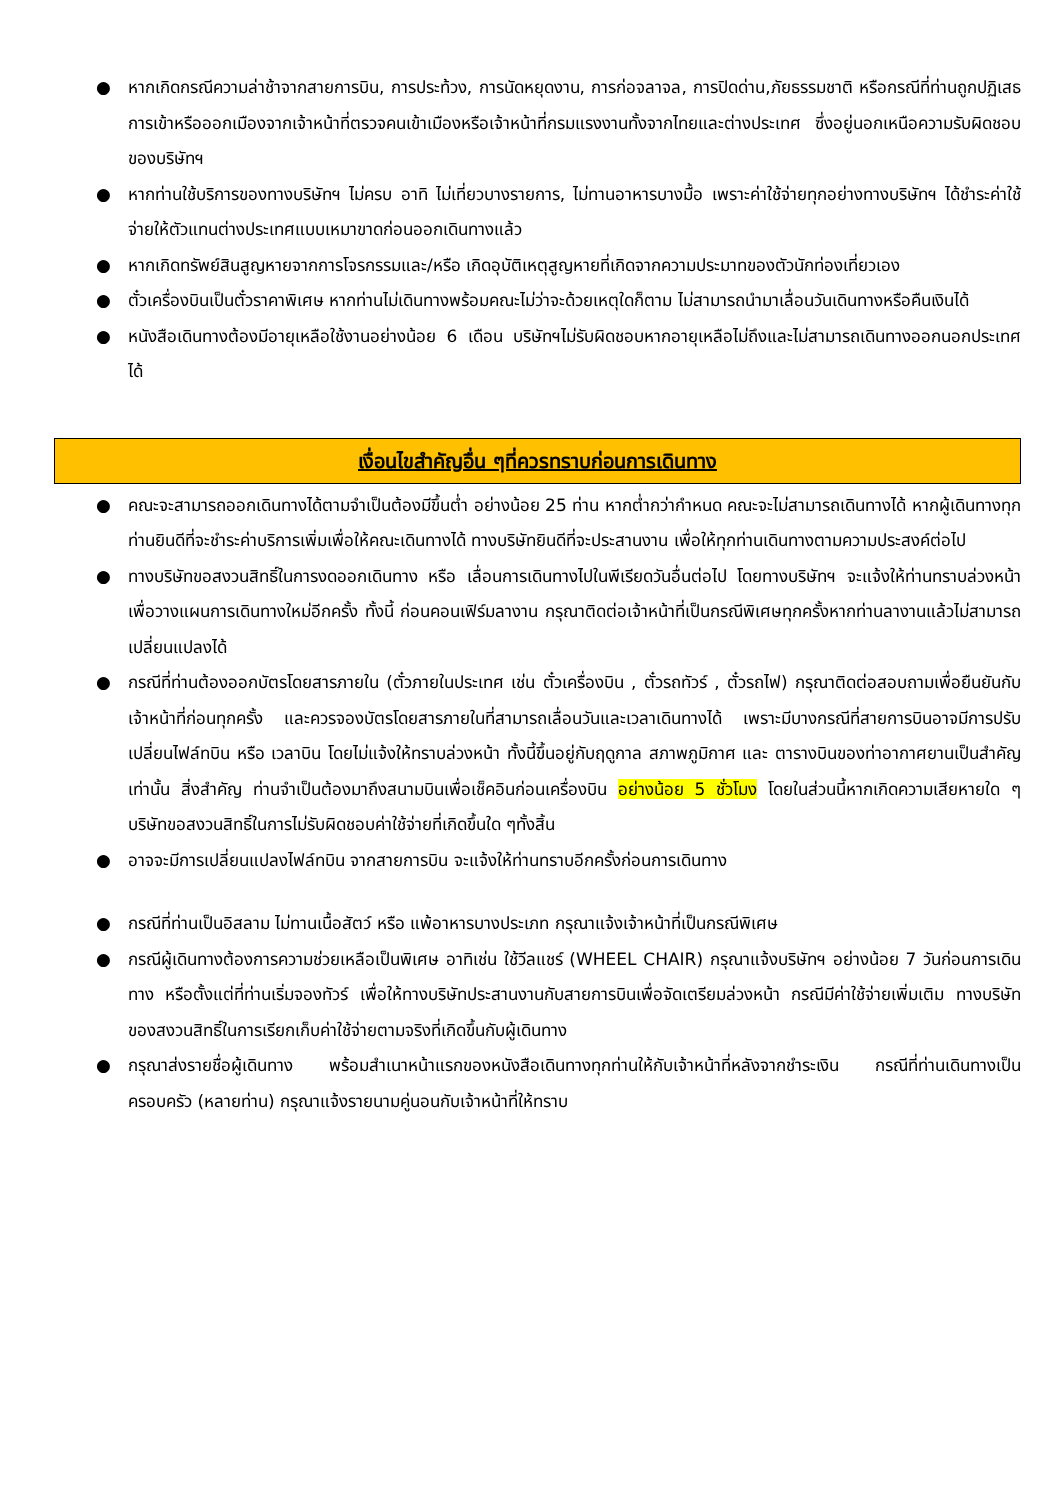● หากเกิดกรณีความล่าช้าจากสายการบิน, การประท้วง, การนัดหยุดงาน, การก่อจลาจล, การปิดด่าน,ภัยธรรมชาติ หรือกรณีที่ท่านถูกปฏิเสธการเข้าหรือออกเมืองจากเจ้าหน้าที่ตรวจคนเข้าเมืองหรือเจ้าหน้าที่กรมแรงงานทั้งจากไทยและต่างประเทศ ซึ่งอยู่นอกเหนือความรับผิดชอบของบริษัทฯ
● หากท่านใช้บริการของทางบริษัทฯ ไม่ครบ อาทิ ไม่เที่ยวบางรายการ, ไม่ทานอาหารบางมื้อ เพราะค่าใช้จ่ายทุกอย่างทางบริษัทฯ ได้ชำระค่าใช้จ่ายให้ตัวแทนต่างประเทศแบบเหมาขาดก่อนออกเดินทางแล้ว
● หากเกิดทรัพย์สินสูญหายจากการโจรกรรมและ/หรือ เกิดอุบัติเหตุสูญหายที่เกิดจากความประมาทของตัวนักท่องเที่ยวเอง
● ตั๋วเครื่องบินเป็นตั๋วราคาพิเศษ หากท่านไม่เดินทางพร้อมคณะไม่ว่าจะด้วยเหตุใดก็ตาม ไม่สามารถนำมาเลื่อนวันเดินทางหรือคืนเงินได้
● หนังสือเดินทางต้องมีอายุเหลือใช้งานอย่างน้อย 6 เดือน บริษัทฯไม่รับผิดชอบหากอายุเหลือไม่ถึงและไม่สามารถเดินทางออกนอกประเทศได้
เงื่อนไขสำคัญอื่น ๆที่ควรทราบก่อนการเดินทาง
● คณะจะสามารถออกเดินทางได้ตามจำเป็นต้องมีขึ้นต่ำ อย่างน้อย 25 ท่าน หากต่ำกว่ากำหนด คณะจะไม่สามารถเดินทางได้ หากผู้เดินทางทุกท่านยินดีที่จะชำระค่าบริการเพิ่มเพื่อให้คณะเดินทางได้ ทางบริษัทยินดีที่จะประสานงาน เพื่อให้ทุกท่านเดินทางตามความประสงค์ต่อไป
● ทางบริษัทขอสงวนสิทธิ์ในการงดออกเดินทาง หรือ เลื่อนการเดินทางไปในพีเรียดวันอื่นต่อไป โดยทางบริษัทฯ จะแจ้งให้ท่านทราบล่วงหน้าเพื่อวางแผนการเดินทางใหม่อีกครั้ง ทั้งนี้ ก่อนคอนเฟิร์มลางาน กรุณาติดต่อเจ้าหน้าที่เป็นกรณีพิเศษทุกครั้งหากท่านลางานแล้วไม่สามารถเปลี่ยนแปลงได้
● กรณีที่ท่านต้องออกบัตรโดยสารภายใน (ตั๋วภายในประเทศ เช่น ตั๋วเครื่องบิน , ตั๋วรถทัวร์ , ตั๋วรถไฟ) กรุณาติดต่อสอบถามเพื่อยืนยันกับเจ้าหน้าที่ก่อนทุกครั้ง และควรจองบัตรโดยสารภายในที่สามารถเลื่อนวันและเวลาเดินทางได้ เพราะมีบางกรณีที่สายการบินอาจมีการปรับเปลี่ยนไฟล์ทบิน หรือ เวลาบิน โดยไม่แจ้งให้ทราบล่วงหน้า ทั้งนี้ขึ้นอยู่กับฤดูกาล สภาพภูมิกาศ และ ตารางบินของท่าอากาศยานเป็นสำคัญเท่านั้น สิ่งสำคัญ ท่านจำเป็นต้องมาถึงสนามบินเพื่อเช็คอินก่อนเครื่องบิน อย่างน้อย 5 ชั่วโมง โดยในส่วนนี้หากเกิดความเสียหายใด ๆ บริษัทขอสงวนสิทธิ์ในการไม่รับผิดชอบค่าใช้จ่ายที่เกิดขึ้นใด ๆทั้งสิ้น
● อาจจะมีการเปลี่ยนแปลงไฟล์ทบิน จากสายการบิน จะแจ้งให้ท่านทราบอีกครั้งก่อนการเดินทาง
● กรณีที่ท่านเป็นอิสลาม ไม่ทานเนื้อสัตว์ หรือ แพ้อาหารบางประเภท กรุณาแจ้งเจ้าหน้าที่เป็นกรณีพิเศษ
● กรณีผู้เดินทางต้องการความช่วยเหลือเป็นพิเศษ อาทิเช่น ใช้วีลแชร์ (WHEEL CHAIR) กรุณาแจ้งบริษัทฯ อย่างน้อย 7 วันก่อนการเดินทาง หรือตั้งแต่ที่ท่านเริ่มจองทัวร์ เพื่อให้ทางบริษัทประสานงานกับสายการบินเพื่อจัดเตรียมล่วงหน้า กรณีมีค่าใช้จ่ายเพิ่มเติม ทางบริษัทของสงวนสิทธิ์ในการเรียกเก็บค่าใช้จ่ายตามจริงที่เกิดขึ้นกับผู้เดินทาง
● กรุณาส่งรายชื่อผู้เดินทาง พร้อมสำเนาหน้าแรกของหนังสือเดินทางทุกท่านให้กับเจ้าหน้าที่หลังจากชำระเงิน กรณีที่ท่านเดินทางเป็นครอบครัว (หลายท่าน) กรุณาแจ้งรายนามคู่นอนกับเจ้าหน้าที่ให้ทราบ